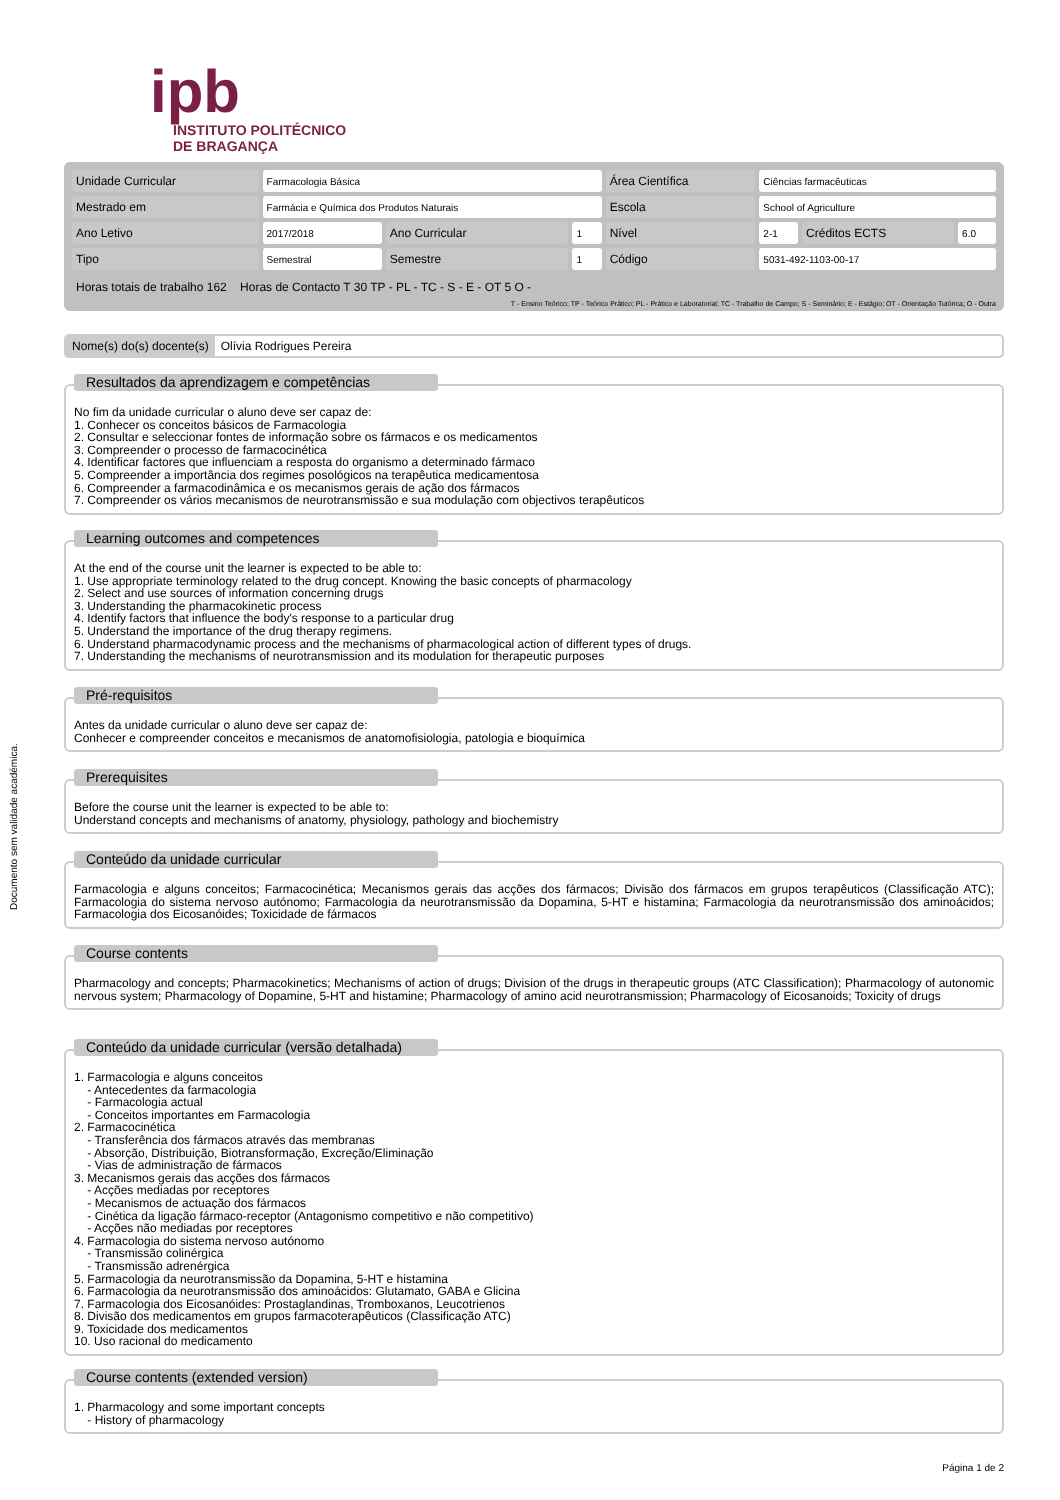ipb
INSTITUTO POLITÉCNICO
DE BRAGANÇA
| Unidade Curricular | Farmacologia Básica | | | Área Científica | Ciências farmacêuticas | | |
| Mestrado em | Farmácia e Química dos Produtos Naturais | | | Escola | School of Agriculture | | |
| Ano Letivo | 2017/2018 | Ano Curricular | 1 | Nível | 2-1 | Créditos ECTS | 6.0 |
| Tipo | Semestral | Semestre | 1 | Código | 5031-492-1103-00-17 | | |
Horas totais de trabalho 162 Horas de Contacto T 30 TP - PL - TC - S - E - OT 5 O -
T - Ensino Teórico; TP - Teórico Prático; PL - Prático e Laboratorial; TC - Trabalho de Campo; S - Seminário; E - Estágio; OT - Orientação Tutórica; O - Outra
Nome(s) do(s) docente(s) Olívia Rodrigues Pereira
Documento sem validade académica.
Resultados da aprendizagem e competências
No fim da unidade curricular o aluno deve ser capaz de:
1. Conhecer os conceitos básicos de Farmacologia
2. Consultar e seleccionar fontes de informação sobre os fármacos e os medicamentos
3. Compreender o processo de farmacocinética
4. Identificar factores que influenciam a resposta do organismo a determinado fármaco
5. Compreender a importância dos regimes posológicos na terapêutica medicamentosa
6. Compreender a farmacodinâmica e os mecanismos gerais de ação dos fármacos
7. Compreender os vários mecanismos de neurotransmissão e sua modulação com objectivos terapêuticos
Learning outcomes and competences
At the end of the course unit the learner is expected to be able to:
1. Use appropriate terminology related to the drug concept. Knowing the basic concepts of pharmacology
2. Select and use sources of information concerning drugs
3. Understanding the pharmacokinetic process
4. Identify factors that influence the body's response to a particular drug
5. Understand the importance of the drug therapy regimens.
6. Understand pharmacodynamic process and the mechanisms of pharmacological action of different types of drugs.
7. Understanding the mechanisms of neurotransmission and its modulation for therapeutic purposes
Pré-requisitos
Antes da unidade curricular o aluno deve ser capaz de:
Conhecer e compreender conceitos e mecanismos de anatomofisiologia, patologia e bioquímica
Prerequisites
Before the course unit the learner is expected to be able to:
Understand concepts and mechanisms of anatomy, physiology, pathology and biochemistry
Conteúdo da unidade curricular
Farmacologia e alguns conceitos; Farmacocinética; Mecanismos gerais das acções dos fármacos; Divisão dos fármacos em grupos terapêuticos (Classificação ATC); Farmacologia do sistema nervoso autónomo; Farmacologia da neurotransmissão da Dopamina, 5-HT e histamina; Farmacologia da neurotransmissão dos aminoácidos; Farmacologia dos Eicosanóides; Toxicidade de fármacos
Course contents
Pharmacology and concepts; Pharmacokinetics; Mechanisms of action of drugs; Division of the drugs in therapeutic groups (ATC Classification); Pharmacology of autonomic nervous system; Pharmacology of Dopamine, 5-HT and histamine; Pharmacology of amino acid neurotransmission; Pharmacology of Eicosanoids; Toxicity of drugs
Conteúdo da unidade curricular (versão detalhada)
1. Farmacologia e alguns conceitos
- Antecedentes da farmacologia
- Farmacologia actual
- Conceitos importantes em Farmacologia
2. Farmacocinética
- Transferência dos fármacos através das membranas
- Absorção, Distribuição, Biotransformação, Excreção/Eliminação
- Vias de administração de fármacos
3. Mecanismos gerais das acções dos fármacos
- Acções mediadas por receptores
- Mecanismos de actuação dos fármacos
- Cinética da ligação fármaco-receptor (Antagonismo competitivo e não competitivo)
- Acções não mediadas por receptores
4. Farmacologia do sistema nervoso autónomo
- Transmissão colinérgica
- Transmissão adrenérgica
5. Farmacologia da neurotransmissão da Dopamina, 5-HT e histamina
6. Farmacologia da neurotransmissão dos aminoácidos: Glutamato, GABA e Glicina
7. Farmacologia dos Eicosanóides: Prostaglandinas, Tromboxanos, Leucotrienos
8. Divisão dos medicamentos em grupos farmacoterapêuticos (Classificação ATC)
9. Toxicidade dos medicamentos
10. Uso racional do medicamento
Course contents (extended version)
1. Pharmacology and some important concepts
- History of pharmacology
Página 1 de 2